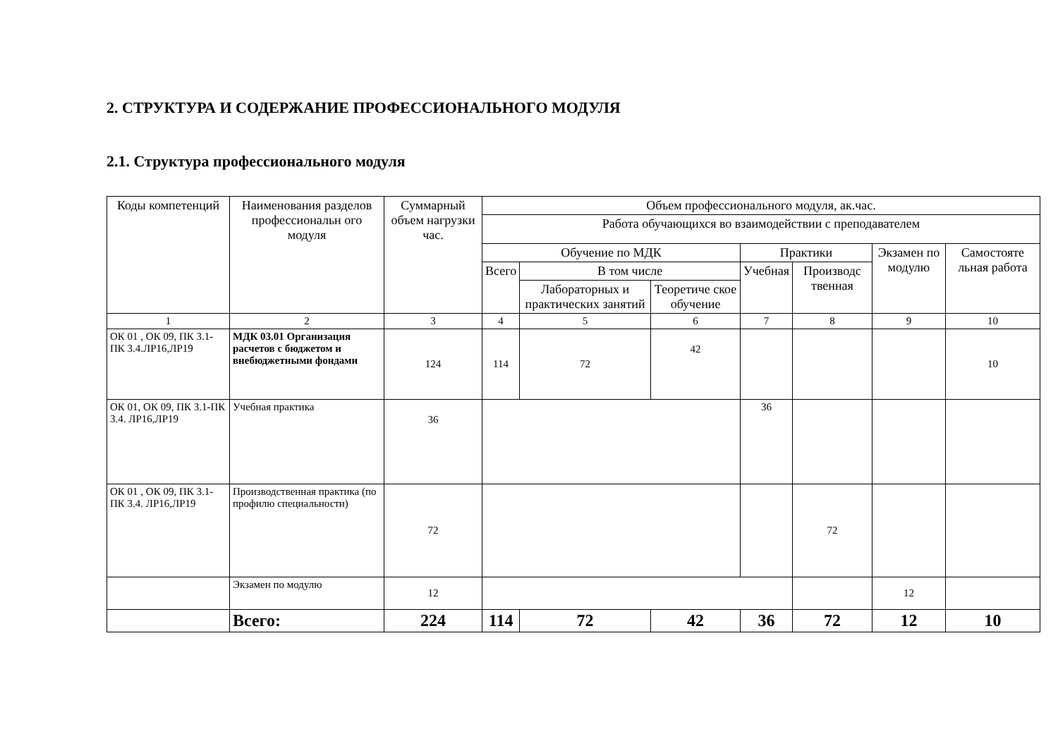2. СТРУКТУРА И СОДЕРЖАНИЕ ПРОФЕССИОНАЛЬНОГО МОДУЛЯ
2.1. Структура профессионального модуля
| Коды компетенций | Наименования разделов профессиональн ого модуля | Суммарный объем нагрузки час. | Объем профессионального модуля, ак.час. | | | | | | |
| --- | --- | --- | --- | --- | --- | --- | --- | --- | --- |
| | | | Работа обучающихся во взаимодействии с преподавателем | | | | | | |
| | | | Обучение по МДК | | | Практики | | Экзамен по модулю | Самостояте льная работа |
| | | | Всего | В том числе | | Учебная | Производс твенная | | |
| | | | | Лабораторных и практических занятий | Теоретиче ское обучение | | | | |
| 1 | 2 | 3 | 4 | 5 | 6 | 7 | 8 | 9 | 10 |
| ОК 01 , ОК 09, ПК 3.1-ПК 3.4.ЛР16,ЛР19 | МДК 03.01 Организация расчетов с бюджетом и внебюджетными фондами | 124 | 114 | 72 | 42 | | | | 10 |
| ОК 01, ОК 09, ПК 3.1-ПК 3.4. ЛР16,ЛР19 | Учебная практика | 36 | | | | 36 | | | |
| ОК 01 , ОК 09, ПК 3.1-ПК 3.4. ЛР16,ЛР19 | Производственная практика (по профилю специальности) | 72 | | | | | 72 | | |
| | Экзамен по модулю | 12 | | | | | | 12 | |
| | Всего: | 224 | 114 | 72 | 42 | 36 | 72 | 12 | 10 |